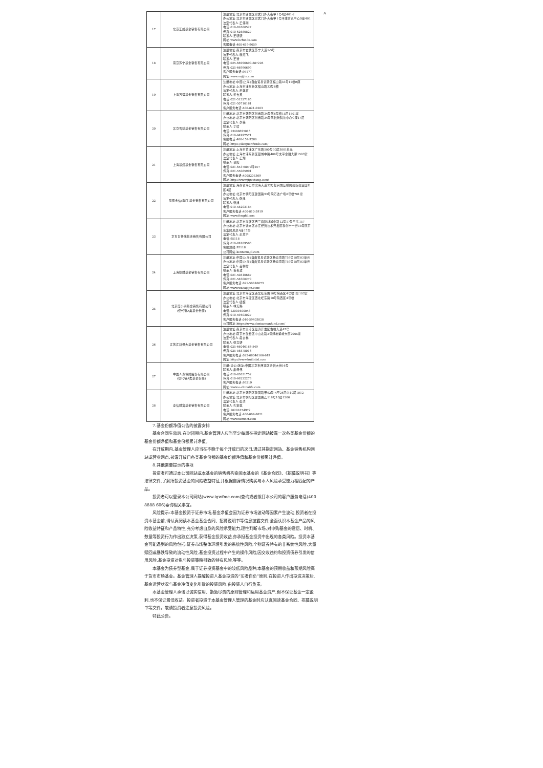A
| 17 | 北京汇成基金销售有限公司 | 注册地址:北京市西城区宣武门外大街甲1号4层401-2 办公地址:北京市西城区宣武门外大街甲1号环球财讯中心D座401 法定代表人:王伟刚 电话:010-62680527 传真:010-62680827 联系人:王骁骁 网址:www.hcfunds.com 客服电话:400-619-9059 |
| 18 | 南京苏宁基金销售有限公司 | 注册地址:南京市玄武区苏宁大道1-5号 法定代表人:钱燕飞 联系人:王锋 电话:025-66996699-887226 传真:025-66996699 客户服务电话:95177 网址:www.snjijin.com |
| 19 | 上海万得基金销售有限公司 | 注册地址:中国(上海)自由贸易试验区福山路33号11楼B座 办公地址:上海市浦东新区福山路33号8楼 法定代表人:王廷富 联系人:姜吉灵 电话:021-51327185 传真:021-50710161 客户服务电话:400-821-0203 |
| 20 | 北京雪球基金销售有限公司 | 注册地址:北京市朝阳区创远路34号院6号楼15层1501室 办公地址:北京市朝阳区创远路34号院融新科技中心C座17层 法定代表人:李楠 联系人:丁晗 电话:13488695016 传真:010-84997571 客服电话:400-159-9288 网址:https://danjuanfunds.com/ |
| 21 | 上海基煜基金销售有限公司 | 注册地址:上海市黄浦区广东路500号30层3001单元 办公地址:上海市浦东新区银城中路488号太平金融大厦1503室 法定代表人:王翔 联系人:项阳 电话:021-65370077转257 传真:021-55085991 客户服务电话:4008205369 网址:http://www.jigoutong.com/ |
| 22 | 凤凰金信(海口)基金销售有限公司 | 注册地址:海南省海口市滨海大道32号复兴城互联网创新创业园E区4层 办公地址:北京市朝阳区建国路93号院万达广场8号楼701室 法定代表人:张旭 联系人:张旭 电话:010-58203185 客户服务电话:400-810-5919 网址:www.fengfd.com |
| 23 | 京东肯特瑞基金销售有限公司 | 注册地址:北京市海淀区西三旗建材城中路12号17号平房157 办公地址:北京市通州区亦庄经济技术开发区科创十一街18号院京东集团总部A座17层 法定代表人:王苏宁 电话:95118 传真:010-89189566 客服热线:95118 公司网站:kenterui.jd.com |
| 24 | 上海挖财基金销售有限公司 | 注册地址:中国(上海)自由贸易试验区杨高南路759号18层03单元 办公地址:中国(上海)自由贸易试验区杨高南路759号18层03单元 法定代表人:吕柳霞 联系人:毛善波 电话:021-50810687 传真:021-58300279 客户服务电话:021-50810673 网址:www.wacaijijin.com/ |
| 25 | 北京度小满基金销售有限公司 (仅代销A类基金份额) | 注册地址:北京市海淀区西北旺东路10号院西区4号楼1层103室 办公地址:北京市海淀区西北旺东路10号院西区4号楼 法定代表人:盛超 联系人:林天赐 电话:13001600048 传真:010-59403027 客户服务电话:010-59403028 公司网址:https://www.duxiaomanfund.com/ |
| 26 | 江苏汇林保大基金销售有限公司 | 注册地址:南京市高淳区经济开发区古檀大道47号 办公地址:南京市鼓楼区中山北路2号绿地紫峰大厦2005室 法定代表人:吴言林 联系人:张竞妍 电话:025-66046166-849 传真:025-56878016 客户服务电话:025-66046166-849 网址:http://www.huilinbd.com |
| 27 | 中国人寿保险股份有限公司 (仅代销A类基金份额) | 注册(办公)地址:中国北京市西城区金融大街16号 联系人:秦泽伟 电话:010-63631752 传真:010-66222276 客户服务电话:95519 网址:www.e-chinalife.com |
| 28 | 泰信财富基金销售有限公司 | 注册地址:北京市朝阳区建国路甲92号-4至24层内10层1012 办公地址:北京市朝阳区建国路乙118号10层1206 法定代表人:彭浩 联系人:孔安琪 电话:18201874972 客户服务电话:400-004-8821 网址:www.taixincf.com |
7.基金份额净值公告的披露安排
基金合同生效后,在封闭期内,基金管理人应当至少每周在指定网站披露一次各类基金份额的基金份额净值和基金份额累计净值。
在开放期内,基金管理人应当在不晚于每个开放日的次日,通过其指定网站、基金销售机构网站或营业网点,披露开放日各类基金份额的基金份额净值和基金份额累计净值。
8.其他需要提示的事项
投资者可通过本公司网站或本基金的销售机构查阅本基金的《基金合同》、《招募说明书》等法律文件,了解所投资基金的风险收益特征,并根据自身情况购买与本人风险承受能力相匹配的产品。
投资者可以登录本公司网站(www.igwfmc.com)查询或者拨打本公司的客户服务电话(400 8888 606)垂询相关事宜。
风险提示:本基金投资于证券市场,基金净值会因为证券市场波动等因素产生波动,投资者在投资本基金前,请认真阅读本基金基金合同、招募说明书等信息披露文件,全面认识本基金产品的风险收益特征和产品特性,充分考虑自身的风险承受能力,理性判断市场,对申购基金的意愿、时机、数量等投资行为作出独立决策,获得基金投资收益,亦承担基金投资中出现的各类风险。投资本基金可能遇到的风险包括:证券市场整体环境引发的系统性风险,个别证券特有的非系统性风险,大量赎回或暴跌导致的流动性风险,基金投资过程中产生的操作风险,因交收违约和投资债券引发的信用风险,基金投资对象与投资策略引致的特有风险,等等。
本基金为债券型基金,属于证券投资基金中的较低风险品种,本基金的预期收益和预期风险高于货币市场基金。基金管理人提醒投资人基金投资的“买者自负”原则,在投资人作出投资决策后,基金运营状况与基金净值变化引致的投资风险,由投资人自行负责。
本基金管理人承诺以诚实信用、勤勉尽责的原则管理和运用基金资产,但不保证基金一定盈利,也不保证最低收益。投资者投资于本基金管理人管理的基金时应认真阅读基金合同、招募说明书等文件。敬请投资者注意投资风险。
特此公告。